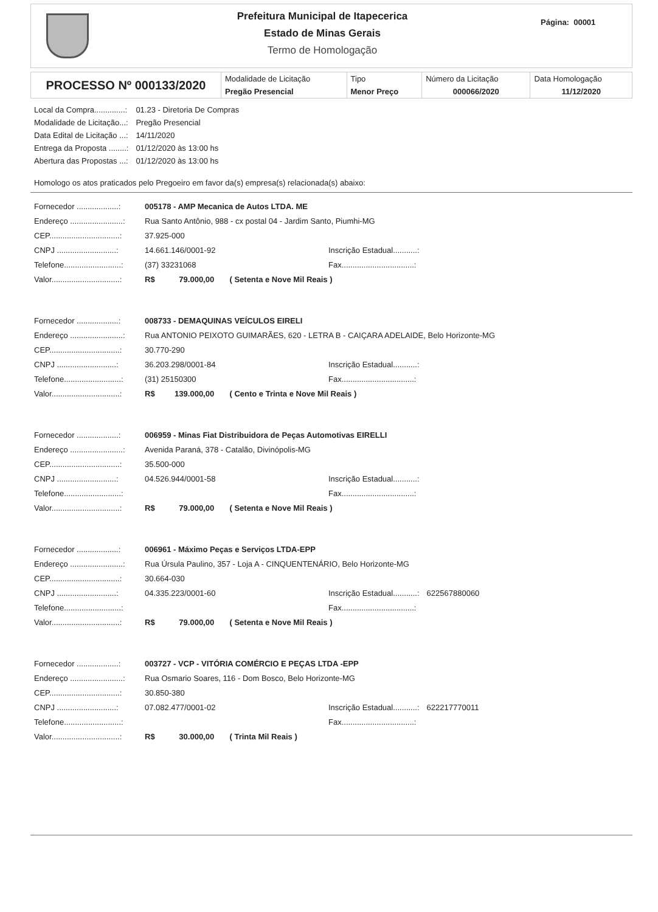Prefeitura Municipal de Itapecerica
Estado de Minas Gerais
Termo de Homologação
Página: 00001
| PROCESSO Nº 000133/2020 | Modalidade de Licitação Pregão Presencial | Tipo Menor Preço | Número da Licitação 000066/2020 | Data Homologação 11/12/2020 |
| Local da Compra..............: | 01.23 - Diretoria De Compras |
| Modalidade de Licitação...: | Pregão Presencial |
| Data Edital de Licitação ...: | 14/11/2020 |
| Entrega da Proposta ........: | 01/12/2020 às 13:00 hs |
| Abertura das Propostas ...: | 01/12/2020 às 13:00 hs |
Homologo os atos praticados pelo Pregoeiro em favor da(s) empresa(s) relacionada(s) abaixo:
| Fornecedor ...................: | 005178 - AMP Mecanica de Autos LTDA. ME | | |
| Endereço ........................: | Rua Santo Antônio, 988 - cx postal 04 - Jardim Santo, Piumhi-MG | | |
| CEP................................: | 37.925-000 | | |
| CNPJ ...........................: | 14.661.146/0001-92 | Inscrição Estadual...........: | |
| Telefone..........................: | (37) 33231068 | Fax.................................: | |
| Valor...............................: | R$ 79.000,00 ( Setenta e Nove Mil Reais ) | | |
| Fornecedor ...................: | 008733 - DEMAQUINAS VEÍCULOS EIRELI | | |
| Endereço ........................: | Rua ANTONIO PEIXOTO GUIMARÃES, 620 - LETRA B - CAIÇARA ADELAIDE, Belo Horizonte-MG | | |
| CEP................................: | 30.770-290 | | |
| CNPJ ...........................: | 36.203.298/0001-84 | Inscrição Estadual...........: | |
| Telefone..........................: | (31) 25150300 | Fax.................................: | |
| Valor...............................: | R$ 139.000,00 ( Cento e Trinta e Nove Mil Reais ) | | |
| Fornecedor ...................: | 006959 - Minas Fiat Distribuidora de Peças Automotivas EIRELLI | | |
| Endereço ........................: | Avenida Paraná, 378 - Catalão, Divinópolis-MG | | |
| CEP................................: | 35.500-000 | | |
| CNPJ ...........................: | 04.526.944/0001-58 | Inscrição Estadual...........: | |
| Telefone..........................: | | Fax.................................: | |
| Valor...............................: | R$ 79.000,00 ( Setenta e Nove Mil Reais ) | | |
| Fornecedor ...................: | 006961 - Máximo Peças e Serviços LTDA-EPP | | |
| Endereço ........................: | Rua Úrsula Paulino, 357 - Loja A - CINQUENTENÁRIO, Belo Horizonte-MG | | |
| CEP................................: | 30.664-030 | | |
| CNPJ ...........................: | 04.335.223/0001-60 | Inscrição Estadual...........: | 622567880060 |
| Telefone..........................: | | Fax.................................: | |
| Valor...............................: | R$ 79.000,00 ( Setenta e Nove Mil Reais ) | | |
| Fornecedor ...................: | 003727 - VCP - VITÓRIA COMÉRCIO E PEÇAS LTDA -EPP | | |
| Endereço ........................: | Rua Osmario Soares, 116 - Dom Bosco, Belo Horizonte-MG | | |
| CEP................................: | 30.850-380 | | |
| CNPJ ...........................: | 07.082.477/0001-02 | Inscrição Estadual...........: | 622217770011 |
| Telefone..........................: | | Fax.................................: | |
| Valor...............................: | R$ 30.000,00 ( Trinta Mil Reais ) | | |